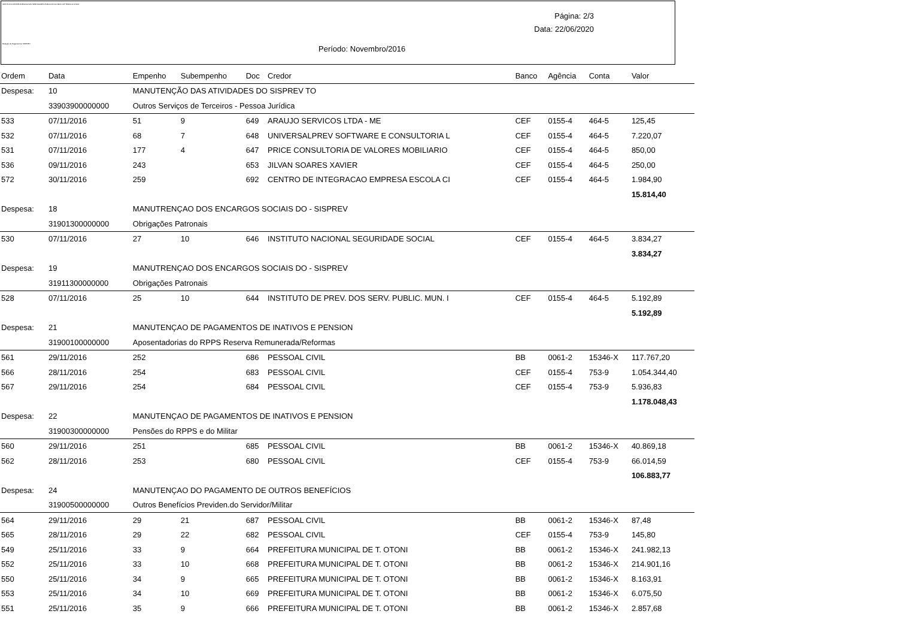INSTITUTO DE PREVIDENCIA DOS SERVIDORES PUBLICOS DO MUN. DE TEÓFILO OTONI
Relação de Pagamentos SISPREV
Página: 2/3
Data: 22/06/2020
Período: Novembro/2016
| Ordem | Data | Empenho | Subempenho | Doc | Credor | Banco | Agência | Conta | Valor |
| --- | --- | --- | --- | --- | --- | --- | --- | --- | --- |
| Despesa: | 10 | MANUTENÇÃO DAS ATIVIDADES DO SISPREV TO | | | | | | | |
| | 33903900000000 | Outros Serviços de Terceiros - Pessoa Jurídica | | | | | | | |
| 533 | 07/11/2016 | 51 | 9 | 649 | ARAUJO SERVICOS LTDA - ME | CEF | 0155-4 | 464-5 | 125,45 |
| 532 | 07/11/2016 | 68 | 7 | 648 | UNIVERSALPREV SOFTWARE E CONSULTORIA L | CEF | 0155-4 | 464-5 | 7.220,07 |
| 531 | 07/11/2016 | 177 | 4 | 647 | PRICE CONSULTORIA DE VALORES MOBILIARIO | CEF | 0155-4 | 464-5 | 850,00 |
| 536 | 09/11/2016 | 243 | | 653 | JILVAN SOARES XAVIER | CEF | 0155-4 | 464-5 | 250,00 |
| 572 | 30/11/2016 | 259 | | 692 | CENTRO DE INTEGRACAO EMPRESA ESCOLA CI | CEF | 0155-4 | 464-5 | 1.984,90 |
| | | | | | | | | | 15.814,40 |
| Despesa: | 18 | MANUTRENÇAO DOS ENCARGOS SOCIAIS DO - SISPREV | | | | | | | |
| | 31901300000000 | Obrigações Patronais | | | | | | | |
| 530 | 07/11/2016 | 27 | 10 | 646 | INSTITUTO NACIONAL SEGURIDADE SOCIAL | CEF | 0155-4 | 464-5 | 3.834,27 |
| | | | | | | | | | 3.834,27 |
| Despesa: | 19 | MANUTRENÇAO DOS ENCARGOS SOCIAIS DO - SISPREV | | | | | | | |
| | 31911300000000 | Obrigações Patronais | | | | | | | |
| 528 | 07/11/2016 | 25 | 10 | 644 | INSTITUTO DE PREV. DOS SERV. PUBLIC. MUN. I | CEF | 0155-4 | 464-5 | 5.192,89 |
| | | | | | | | | | 5.192,89 |
| Despesa: | 21 | MANUTENÇAO DE PAGAMENTOS DE INATIVOS E PENSION | | | | | | | |
| | 31900100000000 | Aposentadorias do RPPS Reserva Remunerada/Reformas | | | | | | | |
| 561 | 29/11/2016 | 252 | | 686 | PESSOAL CIVIL | BB | 0061-2 | 15346-X | 117.767,20 |
| 566 | 28/11/2016 | 254 | | 683 | PESSOAL CIVIL | CEF | 0155-4 | 753-9 | 1.054.344,40 |
| 567 | 29/11/2016 | 254 | | 684 | PESSOAL CIVIL | CEF | 0155-4 | 753-9 | 5.936,83 |
| | | | | | | | | | 1.178.048,43 |
| Despesa: | 22 | MANUTENÇAO DE PAGAMENTOS DE INATIVOS E PENSION | | | | | | | |
| | 31900300000000 | Pensões do RPPS e do Militar | | | | | | | |
| 560 | 29/11/2016 | 251 | | 685 | PESSOAL CIVIL | BB | 0061-2 | 15346-X | 40.869,18 |
| 562 | 28/11/2016 | 253 | | 680 | PESSOAL CIVIL | CEF | 0155-4 | 753-9 | 66.014,59 |
| | | | | | | | | | 106.883,77 |
| Despesa: | 24 | MANUTENÇAO DO PAGAMENTO DE OUTROS BENEFÍCIOS | | | | | | | |
| | 31900500000000 | Outros Benefícios Previden.do Servidor/Militar | | | | | | | |
| 564 | 29/11/2016 | 29 | 21 | 687 | PESSOAL CIVIL | BB | 0061-2 | 15346-X | 87,48 |
| 565 | 28/11/2016 | 29 | 22 | 682 | PESSOAL CIVIL | CEF | 0155-4 | 753-9 | 145,80 |
| 549 | 25/11/2016 | 33 | 9 | 664 | PREFEITURA MUNICIPAL DE T. OTONI | BB | 0061-2 | 15346-X | 241.982,13 |
| 552 | 25/11/2016 | 33 | 10 | 668 | PREFEITURA MUNICIPAL DE T. OTONI | BB | 0061-2 | 15346-X | 214.901,16 |
| 550 | 25/11/2016 | 34 | 9 | 665 | PREFEITURA MUNICIPAL DE T. OTONI | BB | 0061-2 | 15346-X | 8.163,91 |
| 553 | 25/11/2016 | 34 | 10 | 669 | PREFEITURA MUNICIPAL DE T. OTONI | BB | 0061-2 | 15346-X | 6.075,50 |
| 551 | 25/11/2016 | 35 | 9 | 666 | PREFEITURA MUNICIPAL DE T. OTONI | BB | 0061-2 | 15346-X | 2.857,68 |